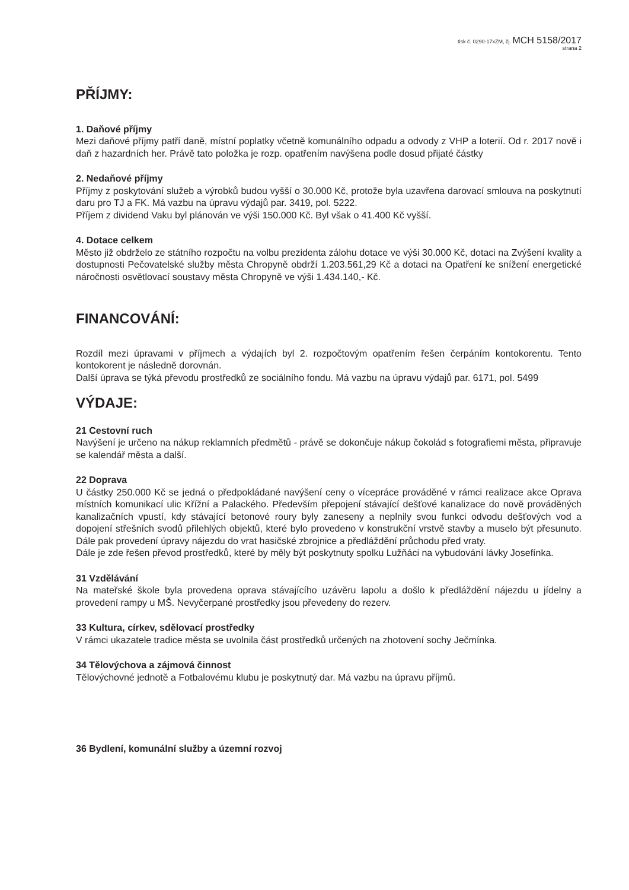tisk č. 0290-17xZM, čj. MCH 5158/2017
strana 2
PŘÍJMY:
1. Daňové příjmy
Mezi daňové příjmy patří daně, místní poplatky včetně komunálního odpadu a odvody z VHP a loterií. Od r. 2017 nově i daň z hazardních her. Právě tato položka je rozp. opatřením navýšena podle dosud přijaté částky
2. Nedaňové příjmy
Příjmy z poskytování služeb a výrobků budou vyšší o 30.000 Kč, protože byla uzavřena darovací smlouva na poskytnutí daru pro TJ a FK. Má vazbu na úpravu výdajů par. 3419, pol. 5222.
Příjem z dividend Vaku byl plánován ve výši 150.000 Kč. Byl však o 41.400 Kč vyšší.
4. Dotace celkem
Město již obdrželo ze státního rozpočtu na volbu prezidenta zálohu dotace ve výši 30.000 Kč, dotaci na Zvýšení kvality a dostupnosti Pečovatelské služby města Chropyně obdrží 1.203.561,29 Kč a dotaci na Opatření ke snížení energetické náročnosti osvětlovací soustavy města Chropyně ve výši 1.434.140,- Kč.
FINANCOVÁNÍ:
Rozdíl mezi úpravami v příjmech a výdajích byl 2. rozpočtovým opatřením řešen čerpáním kontokorentu. Tento kontokorent je následně dorovnán.
Další úprava se týká převodu prostředků ze sociálního fondu. Má vazbu na úpravu výdajů par. 6171, pol. 5499
VÝDAJE:
21 Cestovní ruch
Navýšení je určeno na nákup reklamních předmětů - právě se dokončuje nákup čokolád s fotografiemi města, připravuje se kalendář města a další.
22 Doprava
U částky 250.000 Kč se jedná o předpokládané navýšení ceny o vícepráce prováděné v rámci realizace akce Oprava místních komunikací ulic Křížní a Palackého. Především přepojení stávající dešťové kanalizace do nově prováděných kanalizačních vpustí, kdy stávající betonové roury byly zaneseny a neplnily svou funkci odvodu dešťových vod a dopojení střešních svodů přilehlých objektů, které bylo provedeno v konstrukční vrstvě stavby a muselo být přesunuto. Dále pak provedení úpravy nájezdu do vrat hasičské zbrojnice a předláždění průchodu před vraty.
Dále je zde řešen převod prostředků, které by měly být poskytnuty spolku Lužňáci na vybudování lávky Josefínka.
31 Vzdělávání
Na mateřské škole byla provedena oprava stávajícího uzávěru lapolu a došlo k předláždění nájezdu u jídelny a provedení rampy u MŠ. Nevyčerpané prostředky jsou převedeny do rezerv.
33 Kultura, církev, sdělovací prostředky
V rámci ukazatele tradice města se uvolnila část prostředků určených na zhotovení sochy Ječmínka.
34 Tělovýchova a zájmová činnost
Tělovýchovné jednotě a Fotbalovému klubu je poskytnutý dar. Má vazbu na úpravu příjmů.
36 Bydlení, komunální služby a územní rozvoj